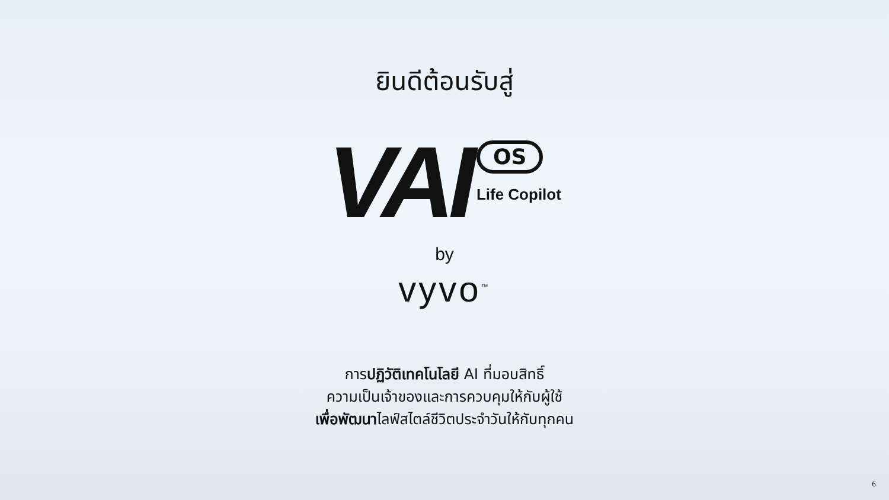ยินดีต้อนรับสู่
VAI
OS
Life Copilot
by
vyvo<sup>™</sup>
การปฏิวัติเทคโนโลยี AI ที่มอบสิทธิ์
ความเป็นเจ้าของและการควบคุมให้กับผู้ใช้
เพื่อพัฒนาไลฟ์สไตล์ชีวิตประจำวันให้กับทุกคน
6